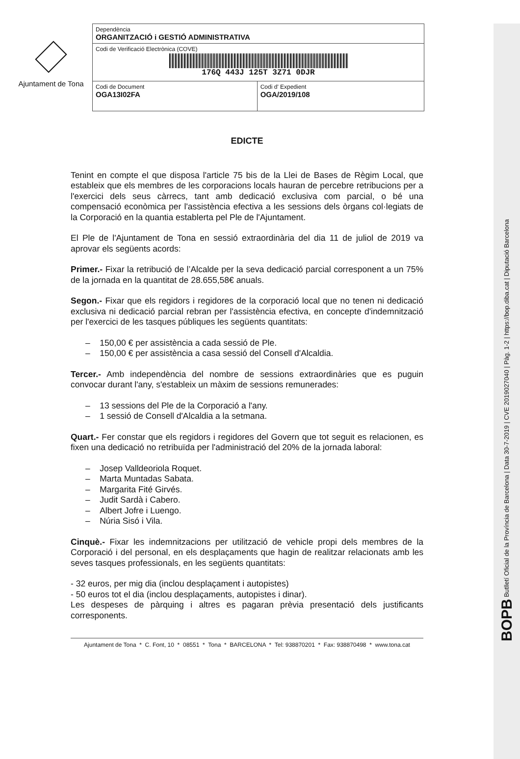BOPB Butlletí Oficial de la Província de Barcelona | Data 30-7-2019 | CVE 2019027040 | Pàg. 1-2 | https://bop.diba.cat | Diputació Barcelona
Ajuntament de Tona
| Dependència ORGANITZACIÓ i GESTIÓ ADMINISTRATIVA | |
| Codi de Verificació Electrònica (COVE) 176Q 443J 125T 3Z71 0DJR | |
| Codi de Document OGA13I02FA | Codi d' Expedient OGA/2019/108 |
EDICTE
Tenint en compte el que disposa l'article 75 bis de la Llei de Bases de Règim Local, que estableix que els membres de les corporacions locals hauran de percebre retribucions per a l'exercici dels seus càrrecs, tant amb dedicació exclusiva com parcial, o bé una compensació econòmica per l'assistència efectiva a les sessions dels òrgans col·legiats de la Corporació en la quantia establerta pel Ple de l'Ajuntament.
El Ple de l'Ajuntament de Tona en sessió extraordinària del dia 11 de juliol de 2019 va aprovar els següents acords:
Primer.- Fixar la retribució de l’Alcalde per la seva dedicació parcial corresponent a un 75% de la jornada en la quantitat de 28.655,58€ anuals.
Segon.- Fixar que els regidors i regidores de la corporació local que no tenen ni dedicació exclusiva ni dedicació parcial rebran per l'assistència efectiva, en concepte d'indemnització per l'exercici de les tasques públiques les següents quantitats:
– 150,00 € per assistència a cada sessió de Ple.
– 150,00 € per assistència a casa sessió del Consell d'Alcaldia.
Tercer.- Amb independència del nombre de sessions extraordinàries que es puguin convocar durant l'any, s'estableix un màxim de sessions remunerades:
– 13 sessions del Ple de la Corporació a l'any.
– 1 sessió de Consell d'Alcaldia a la setmana.
Quart.- Fer constar que els regidors i regidores del Govern que tot seguit es relacionen, es fixen una dedicació no retribuïda per l'administració del 20% de la jornada laboral:
– Josep Valldeoriola Roquet.
– Marta Muntadas Sabata.
– Margarita Fité Girvés.
– Judit Sardà i Cabero.
– Albert Jofre i Luengo.
– Núria Sisó i Vila.
Cinquè.- Fixar les indemnitzacions per utilització de vehicle propi dels membres de la Corporació i del personal, en els desplaçaments que hagin de realitzar relacionats amb les seves tasques professionals, en les següents quantitats:
- 32 euros, per mig dia (inclou desplaçament i autopistes)
- 50 euros tot el dia (inclou desplaçaments, autopistes i dinar).
Les despeses de pàrquing i altres es pagaran prèvia presentació dels justificants corresponents.
Ajuntament de Tona * C. Font, 10 * 08551 * Tona * BARCELONA * Tel: 938870201 * Fax: 938870498 * www.tona.cat